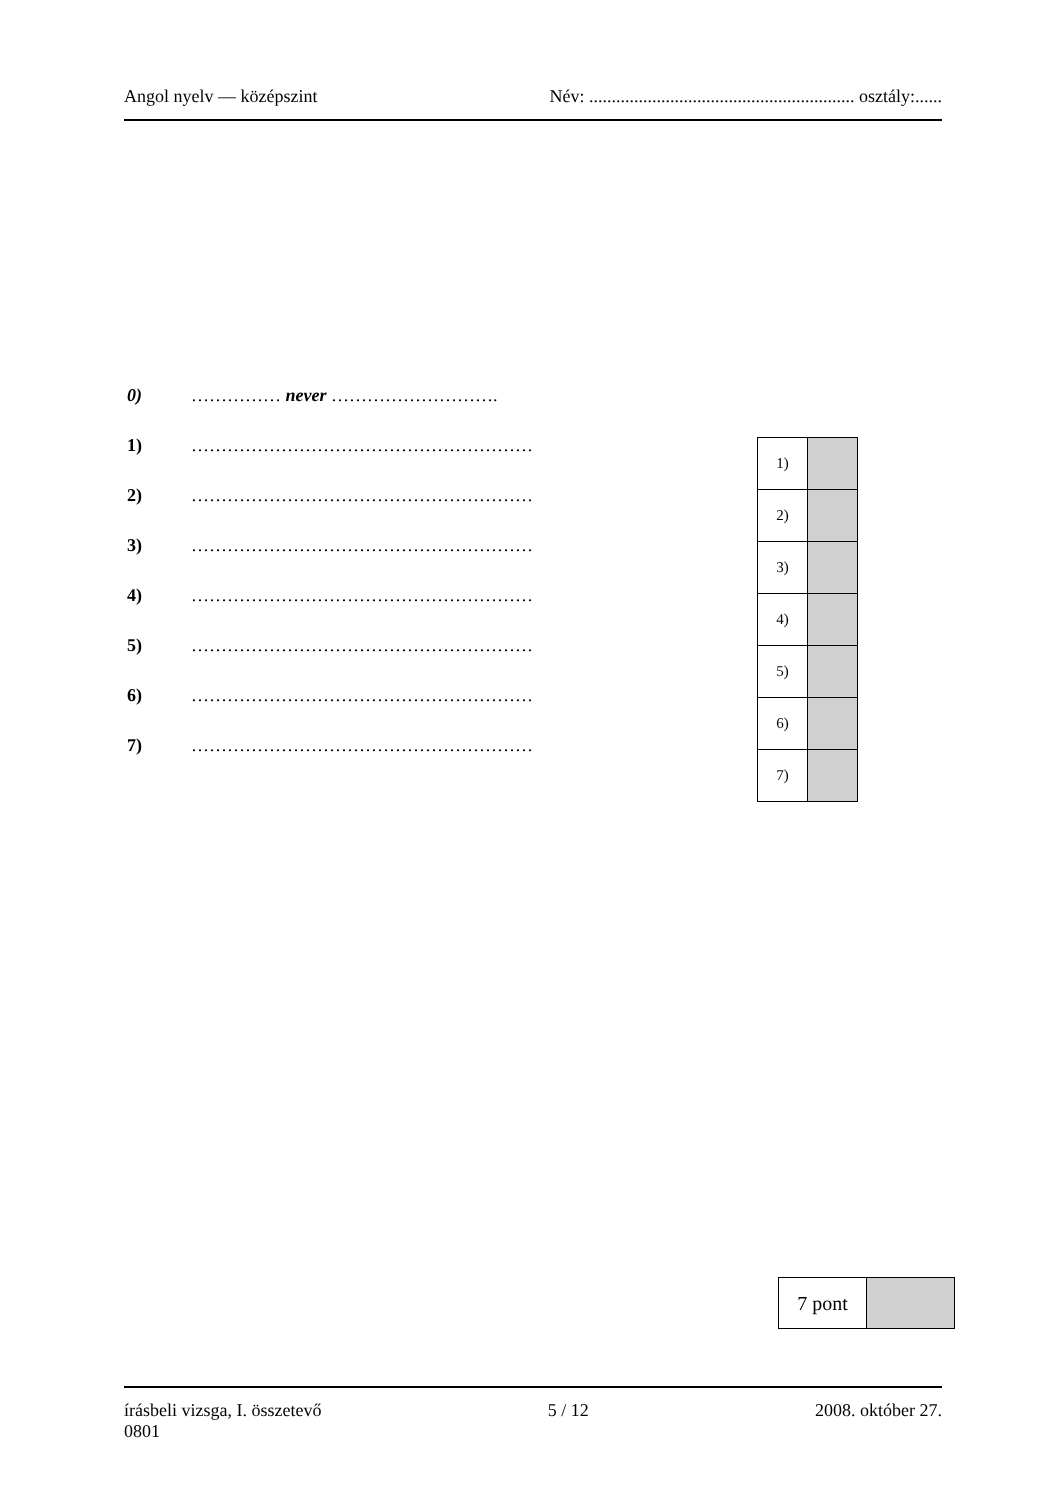Angol nyelv — középszint Név: ........................................................... osztály:......
0) …………… never ……………………….
1) …………………………………………………
2) …………………………………………………
3) …………………………………………………
4) …………………………………………………
5) …………………………………………………
6) …………………………………………………
7) …………………………………………………
| 1) | |
| 2) | |
| 3) | |
| 4) | |
| 5) | |
| 6) | |
| 7) | |
| 7 pont | |
írásbeli vizsga, I. összetevő
0801 5 / 12 2008. október 27.